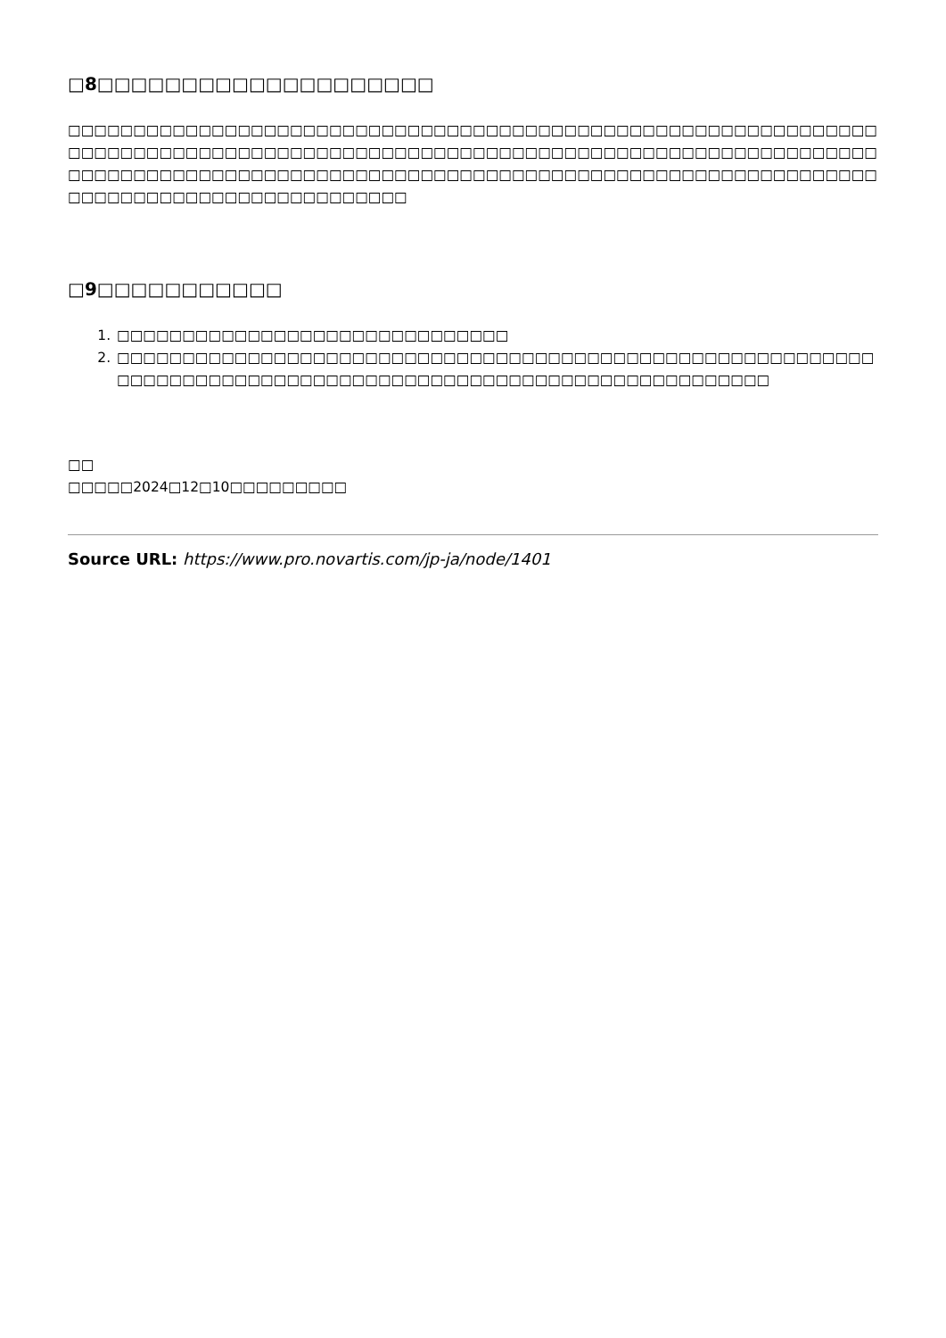□8□□□□□□□□□□□□□□□□□□□□
□□□□□□□□□□□□□□□□□□□□□□□□□□□□□□□□□□□□□□□□□□□□□□□□□□□□□□□□□□□□□□□□□□□□□□□□□□□□□□□□□□□□□□□□□□□□□□□□□□□□□□□□□□□□□□□□□□□□□□□□□□□□□□□□□□□□□□□□□□□□□□□□□□□□□□□□□□□□□□□□□□□□□□□□□□□□□□□□□□□□□□□□□□□□□□□□□□□□□□□□□□□□□□□□□□□□
□9□□□□□□□□□□□
1. □□□□□□□□□□□□□□□□□□□□□□□□□□□□□□
2. □□□□□□□□□□□□□□□□□□□□□□□□□□□□□□□□□□□□□□□□□□□□□□□□□□□□□□□□□□□□□□□□□□□□□□□□□□□□□□□□□□□□□□□□□□□□□□□□□□□□□□□□□□□□
□□
□□□□□2024□12□10□□□□□□□□□
Source URL: https://www.pro.novartis.com/jp-ja/node/1401